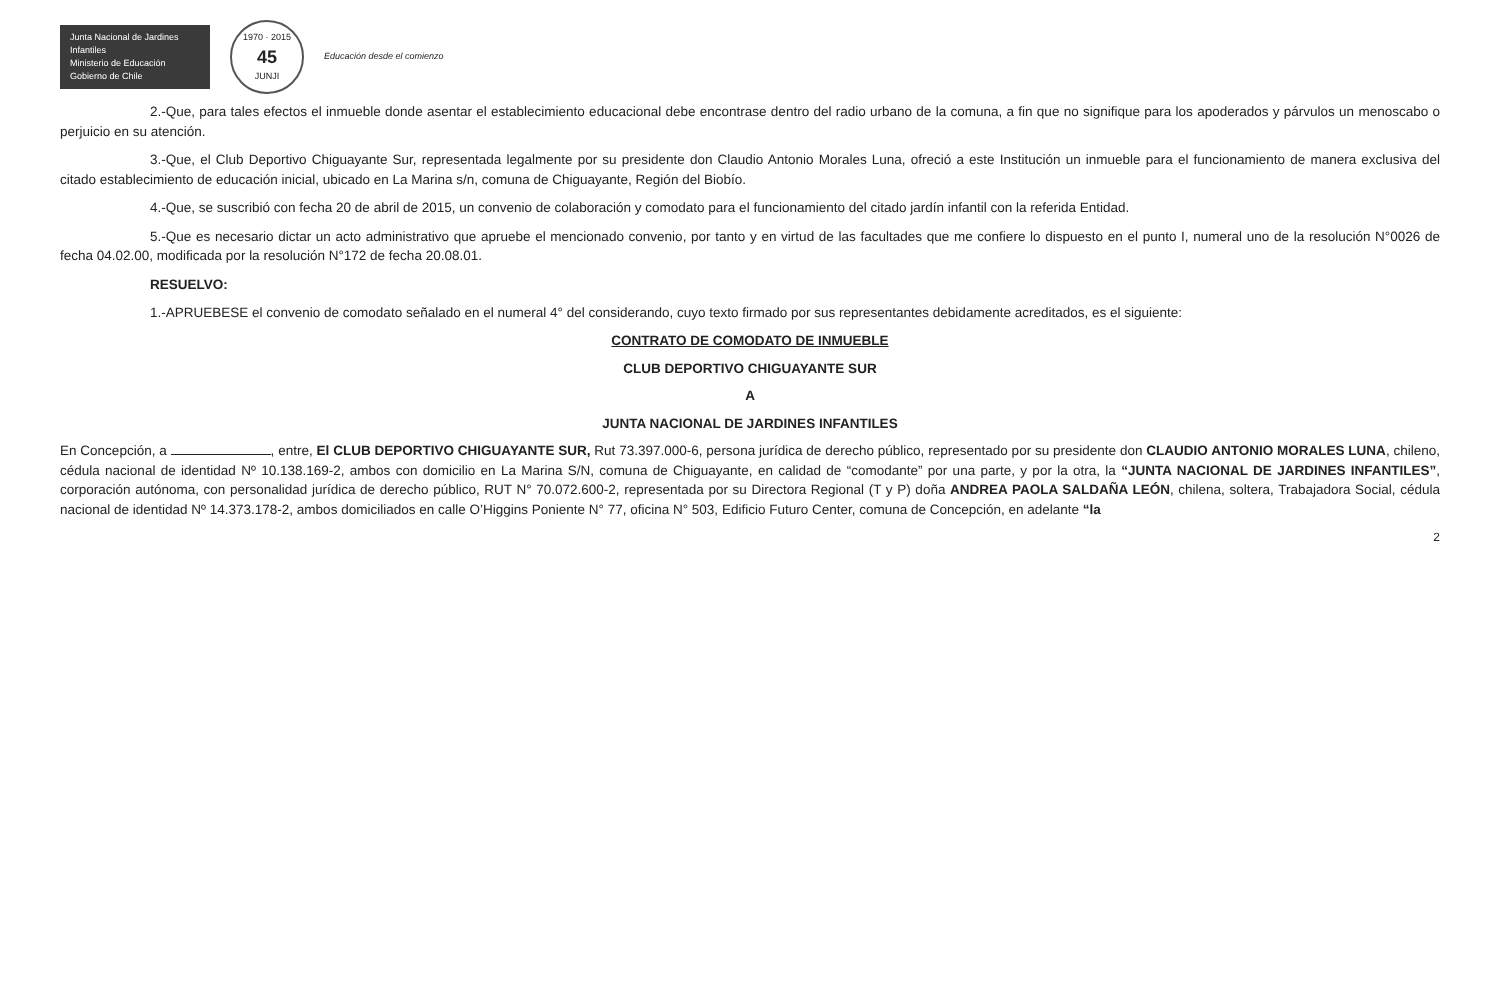Junta Nacional de Jardines Infantiles
Ministerio de Educación
Gobierno de Chile
1970 · 2015
45
JUNJI
Educación desde el comienzo
2.-Que, para tales efectos el inmueble donde asentar el establecimiento educacional debe encontrase dentro del radio urbano de la comuna, a fin que no signifique para los apoderados y párvulos un menoscabo o perjuicio en su atención.
3.-Que, el Club Deportivo Chiguayante Sur, representada legalmente por su presidente don Claudio Antonio Morales Luna, ofreció a este Institución un inmueble para el funcionamiento de manera exclusiva del citado establecimiento de educación inicial, ubicado en La Marina s/n, comuna de Chiguayante, Región del Biobío.
4.-Que, se suscribió con fecha 20 de abril de 2015, un convenio de colaboración y comodato para el funcionamiento del citado jardín infantil con la referida Entidad.
5.-Que es necesario dictar un acto administrativo que apruebe el mencionado convenio, por tanto y en virtud de las facultades que me confiere lo dispuesto en el punto I, numeral uno de la resolución N°0026 de fecha 04.02.00, modificada por la resolución N°172 de fecha 20.08.01.
RESUELVO:
1.-APRUEBESE el convenio de comodato señalado en el numeral 4° del considerando, cuyo texto firmado por sus representantes debidamente acreditados, es el siguiente:
CONTRATO DE COMODATO DE INMUEBLE
CLUB DEPORTIVO CHIGUAYANTE SUR
A
JUNTA NACIONAL DE JARDINES INFANTILES
En Concepción, a , entre, El CLUB DEPORTIVO CHIGUAYANTE SUR, Rut 73.397.000-6, persona jurídica de derecho público, representado por su presidente don CLAUDIO ANTONIO MORALES LUNA, chileno, cédula nacional de identidad Nº 10.138.169-2, ambos con domicilio en La Marina S/N, comuna de Chiguayante, en calidad de “comodante” por una parte, y por la otra, la “JUNTA NACIONAL DE JARDINES INFANTILES”, corporación autónoma, con personalidad jurídica de derecho público, RUT N° 70.072.600-2, representada por su Directora Regional (T y P) doña ANDREA PAOLA SALDAÑA LEÓN, chilena, soltera, Trabajadora Social, cédula nacional de identidad Nº 14.373.178-2, ambos domiciliados en calle O’Higgins Poniente N° 77, oficina N° 503, Edificio Futuro Center, comuna de Concepción, en adelante “la
2